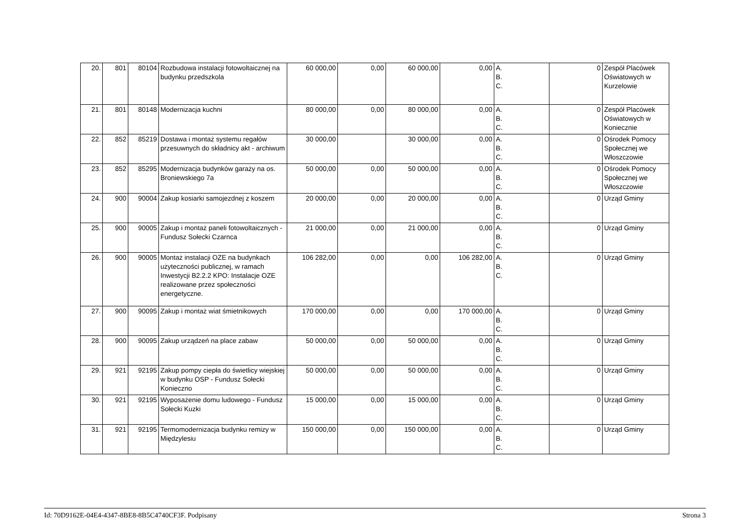| 20. | 801 | 80104 | Rozbudowa instalacji fotowoltaicznej na budynku przedszkola | 60 000,00 | 0,00 | 60 000,00 | 0,00 | A. B. C. | 0 | Zespół Placówek Oświatowych w Kurzelowie |
| 21. | 801 | 80148 | Modernizacja kuchni | 80 000,00 | 0,00 | 80 000,00 | 0,00 | A. B. C. | 0 | Zespół Placówek Oświatowych w Koniecznie |
| 22. | 852 | 85219 | Dostawa i montaż systemu regałów przesuwnych do składnicy akt - archiwum | 30 000,00 | | 30 000,00 | 0,00 | A. B. C. | 0 | Ośrodek Pomocy Społecznej we Włoszczowie |
| 23. | 852 | 85295 | Modernizacja budynków garaży na os. Broniewskiego 7a | 50 000,00 | 0,00 | 50 000,00 | 0,00 | A. B. C. | 0 | Ośrodek Pomocy Społecznej we Włoszczowie |
| 24. | 900 | 90004 | Zakup kosiarki samojezdnej z koszem | 20 000,00 | 0,00 | 20 000,00 | 0,00 | A. B. C. | 0 | Urząd Gminy |
| 25. | 900 | 90005 | Zakup i montaż paneli fotowoltaicznych - Fundusz Sołecki Czarnca | 21 000,00 | 0,00 | 21 000,00 | 0,00 | A. B. C. | 0 | Urząd Gminy |
| 26. | 900 | 90005 | Montaż instalacji OZE na budynkach użyteczności publicznej, w ramach Inwestycji B2.2.2 KPO: Instalacje OZE realizowane przez społeczności energetyczne. | 106 282,00 | 0,00 | 0,00 | 106 282,00 | A. B. C. | 0 | Urząd Gminy |
| 27. | 900 | 90095 | Zakup i montaż wiat śmietnikowych | 170 000,00 | 0,00 | 0,00 | 170 000,00 | A. B. C. | 0 | Urząd Gminy |
| 28. | 900 | 90095 | Zakup urządzeń na place zabaw | 50 000,00 | 0,00 | 50 000,00 | 0,00 | A. B. C. | 0 | Urząd Gminy |
| 29. | 921 | 92195 | Zakup pompy ciepła do świetlicy wiejskiej w budynku OSP - Fundusz Sołecki Konieczno | 50 000,00 | 0,00 | 50 000,00 | 0,00 | A. B. C. | 0 | Urząd Gminy |
| 30. | 921 | 92195 | Wyposażenie domu ludowego - Fundusz Sołecki Kuzki | 15 000,00 | 0,00 | 15 000,00 | 0,00 | A. B. C. | 0 | Urząd Gminy |
| 31. | 921 | 92195 | Termomodernizacja budynku remizy w Międzylesiu | 150 000,00 | 0,00 | 150 000,00 | 0,00 | A. B. C. | 0 | Urząd Gminy |
Id: 70D9162E-04E4-4347-8BE8-8B5C4740CF3F. Podpisany Strona 3